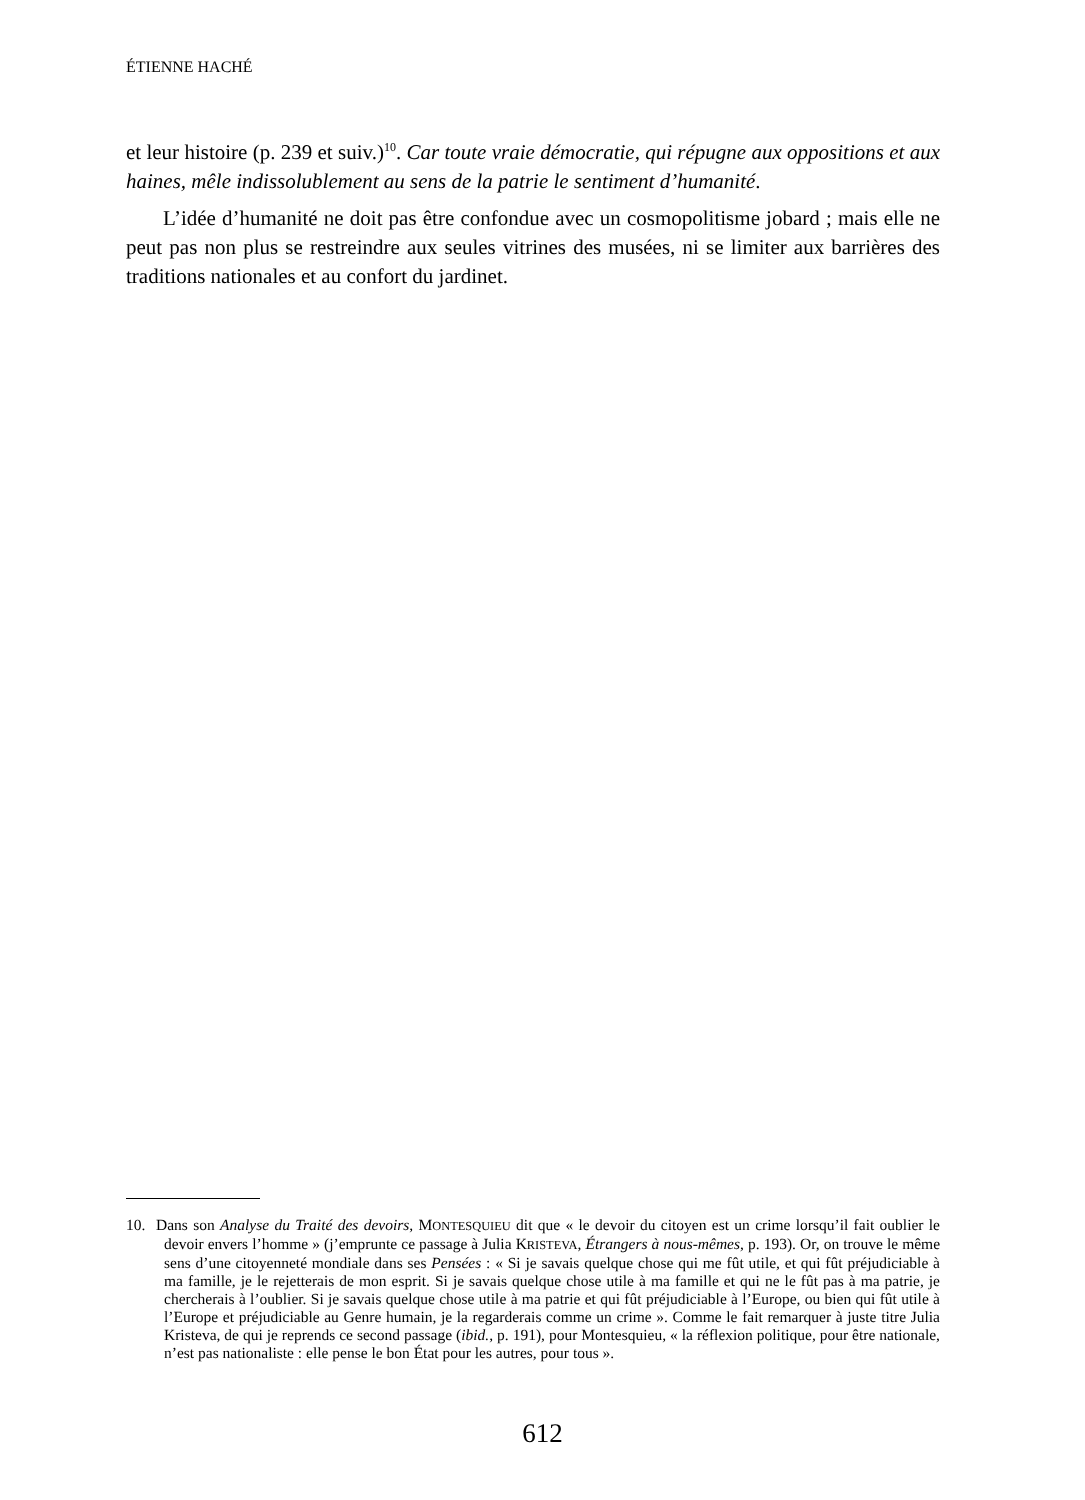ÉTIENNE HACHÉ
et leur histoire (p. 239 et suiv.)<sup>10</sup>. Car toute vraie démocratie, qui répugne aux oppositions et aux haines, mêle indissolublement au sens de la patrie le sentiment d’humanité.
L’idée d’humanité ne doit pas être confondue avec un cosmopolitisme jobard ; mais elle ne peut pas non plus se restreindre aux seules vitrines des musées, ni se limiter aux barrières des traditions nationales et au confort du jardinet.
10. Dans son Analyse du Traité des devoirs, MONTESQUIEU dit que « le devoir du citoyen est un crime lorsqu’il fait oublier le devoir envers l’homme » (j’emprunte ce passage à Julia KRISTEVA, Étrangers à nous-mêmes, p. 193). Or, on trouve le même sens d’une citoyenneté mondiale dans ses Pensées : « Si je savais quelque chose qui me fût utile, et qui fût préjudiciable à ma famille, je le rejetterais de mon esprit. Si je savais quelque chose utile à ma famille et qui ne le fût pas à ma patrie, je chercherais à l’oublier. Si je savais quelque chose utile à ma patrie et qui fût préjudiciable à l’Europe, ou bien qui fût utile à l’Europe et préjudiciable au Genre humain, je la regarderais comme un crime ». Comme le fait remarquer à juste titre Julia Kristeva, de qui je reprends ce second passage (ibid., p. 191), pour Montesquieu, « la réflexion politique, pour être nationale, n’est pas nationaliste : elle pense le bon État pour les autres, pour tous ».
612